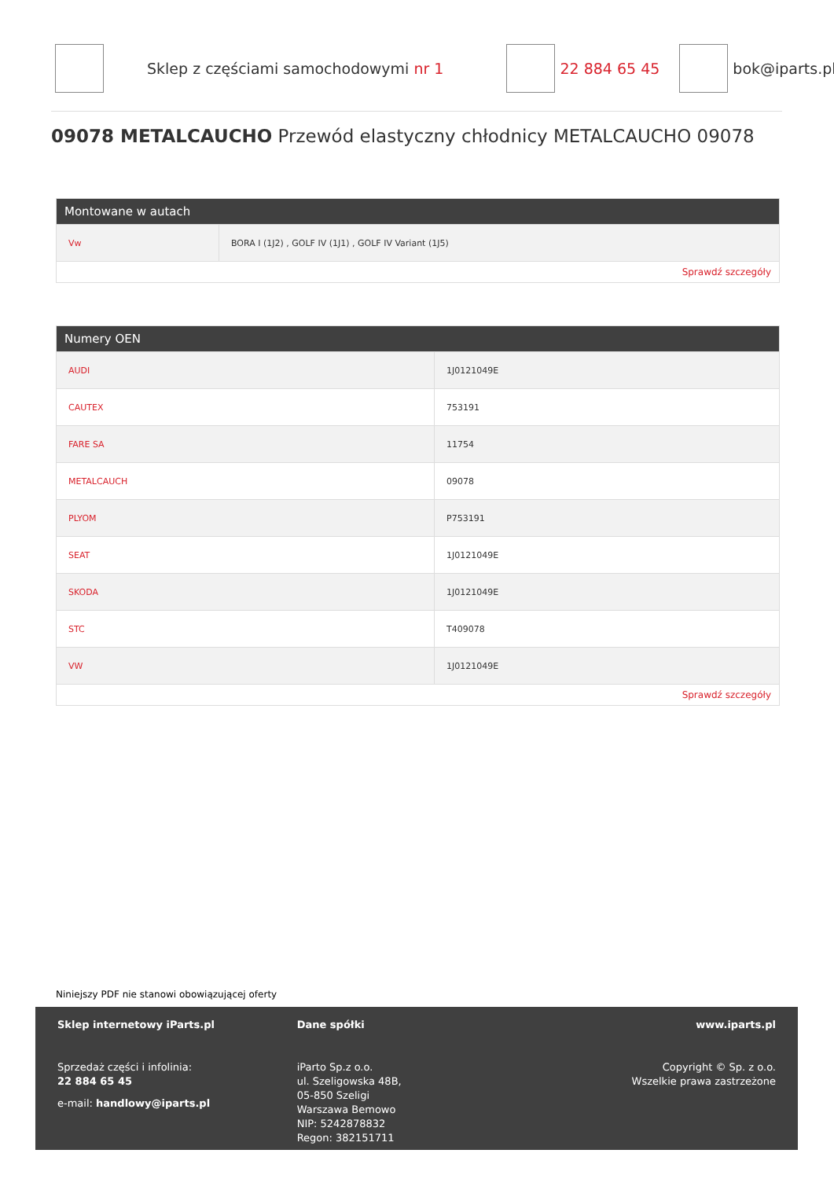Sklep z częściami samochodowymi nr 1 22 884 65 45 bok@iparts.pl
09078 METALCAUCHO Przewód elastyczny chłodnicy METALCAUCHO 09078
Montowane w autach
| Vw | BORA I (1J2) , GOLF IV (1J1) , GOLF IV Variant (1J5) |
Sprawdź szczegóły
Numery OEN
| AUDI | 1J0121049E |
| CAUTEX | 753191 |
| FARE SA | 11754 |
| METALCAUCH | 09078 |
| PLYOM | P753191 |
| SEAT | 1J0121049E |
| SKODA | 1J0121049E |
| STC | T409078 |
| VW | 1J0121049E |
Sprawdź szczegóły
Niniejszy PDF nie stanowi obowiązującej oferty
Sklep internetowy iParts.pl
Sprzedaż części i infolinia:
22 884 65 45
e-mail: handlowy@iparts.pl
Dane spółki
iParto Sp.z o.o.
ul. Szeligowska 48B,
05-850 Szeligi
Warszawa Bemowo
NIP: 5242878832
Regon: 382151711
www.iparts.pl
Copyright © Sp. z o.o.
Wszelkie prawa zastrzeżone